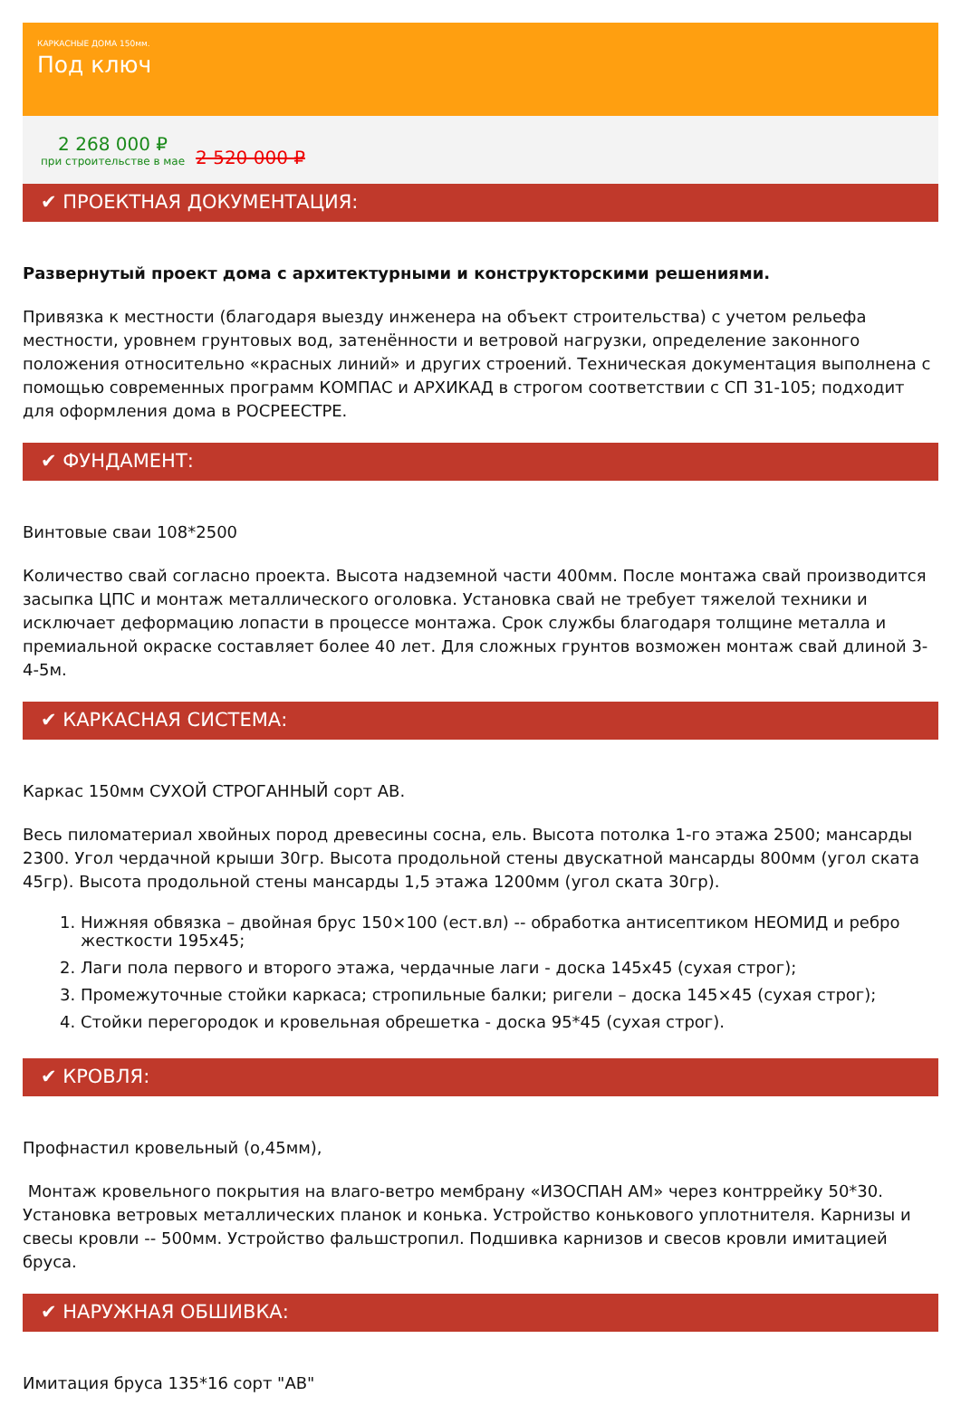КАРКАСНЫЕ ДОМА 150мм.
Под ключ
2 268 000 ₽
при строительстве в мае
2 520 000 ₽
✔ ПРОЕКТНАЯ ДОКУМЕНТАЦИЯ:
Развернутый проект дома с архитектурными и конструкторскими решениями.
Привязка к местности (благодаря выезду инженера на объект строительства) с учетом рельефа местности, уровнем грунтовых вод, затенённости и ветровой нагрузки, определение законного положения относительно «красных линий» и других строений. Техническая документация выполнена с помощью современных программ КОМПАС и АРХИКАД в строгом соответствии с СП 31-105; подходит для оформления дома в РОСРЕЕСТРЕ.
✔ ФУНДАМЕНТ:
Винтовые сваи 108*2500
Количество свай согласно проекта. Высота надземной части 400мм. После монтажа свай производится засыпка ЦПС и монтаж металлического оголовка. Установка свай не требует тяжелой техники и исключает деформацию лопасти в процессе монтажа. Срок службы благодаря толщине металла и премиальной окраске составляет более 40 лет. Для сложных грунтов возможен монтаж свай длиной 3-4-5м.
✔ КАРКАСНАЯ СИСТЕМА:
Каркас 150мм СУХОЙ СТРОГАННЫЙ сорт АВ.
Весь пиломатериал хвойных пород древесины сосна, ель. Высота потолка 1-го этажа 2500; мансарды 2300. Угол чердачной крыши 30гр. Высота продольной стены двускатной мансарды 800мм (угол ската 45гр). Высота продольной стены мансарды 1,5 этажа 1200мм (угол ската 30гр).
1. Нижняя обвязка – двойная брус 150×100 (ест.вл) -- обработка антисептиком НЕОМИД и ребро жесткости 195х45;
2. Лаги пола первого и второго этажа, чердачные лаги - доска 145х45 (сухая строг);
3. Промежуточные стойки каркаса; стропильные балки; ригели – доска 145×45 (сухая строг);
4. Стойки перегородок и кровельная обрешетка - доска 95*45 (сухая строг).
✔ КРОВЛЯ:
Профнастил кровельный (о,45мм),
Монтаж кровельного покрытия на влаго-ветро мембрану «ИЗОСПАН АМ» через контррейку 50*30. Установка ветровых металлических планок и конька. Устройство конькового уплотнителя. Карнизы и свесы кровли -- 500мм. Устройство фальшстропил. Подшивка карнизов и свесов кровли имитацией бруса.
✔ НАРУЖНАЯ ОБШИВКА:
Имитация бруса 135*16 сорт "АВ"